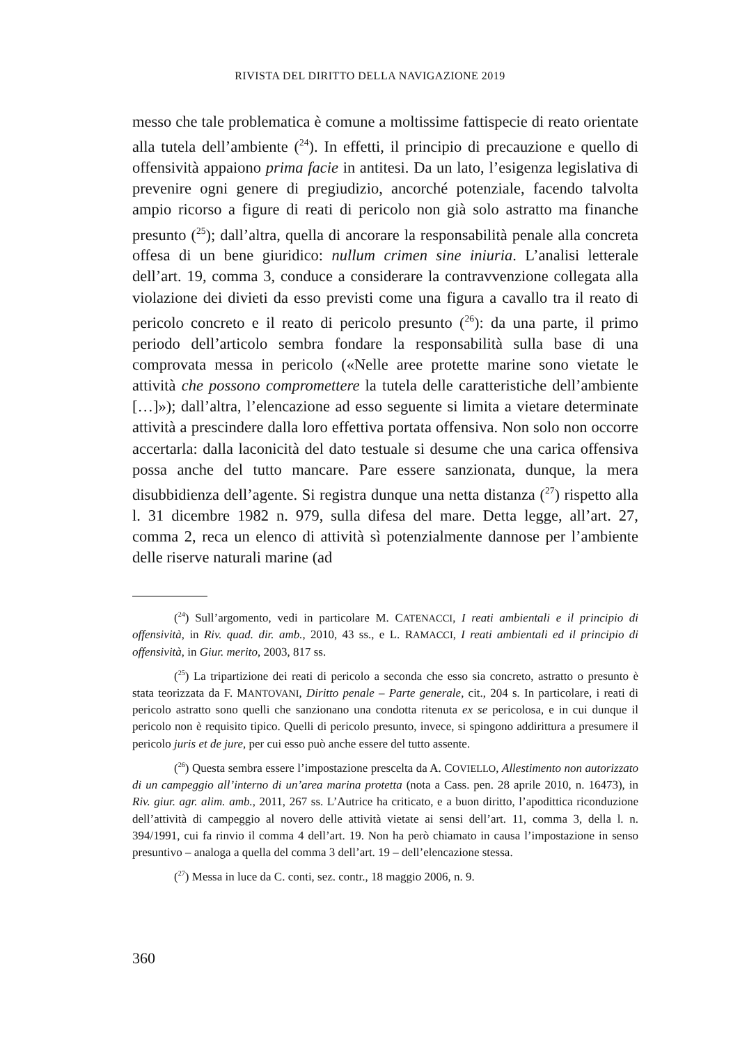RIVISTA DEL DIRITTO DELLA NAVIGAZIONE 2019
messo che tale problematica è comune a moltissime fattispecie di reato orientate alla tutela dell’ambiente (<sup>24</sup>). In effetti, il principio di precauzione e quello di offensività appaiono prima facie in antitesi. Da un lato, l’esigenza legislativa di prevenire ogni genere di pregiudizio, ancorché potenziale, facendo talvolta ampio ricorso a figure di reati di pericolo non già solo astratto ma finanche presunto (<sup>25</sup>); dall’altra, quella di ancorare la responsabilità penale alla concreta offesa di un bene giuridico: nullum crimen sine iniuria. L’analisi letterale dell’art. 19, comma 3, conduce a considerare la contravvenzione collegata alla violazione dei divieti da esso previsti come una figura a cavallo tra il reato di pericolo concreto e il reato di pericolo presunto (<sup>26</sup>): da una parte, il primo periodo dell’articolo sembra fondare la responsabilità sulla base di una comprovata messa in pericolo («Nelle aree protette marine sono vietate le attività che possono compromettere la tutela delle caratteristiche dell’ambiente […]»); dall’altra, l’elencazione ad esso seguente si limita a vietare determinate attività a prescindere dalla loro effettiva portata offensiva. Non solo non occorre accertarla: dalla laconicità del dato testuale si desume che una carica offensiva possa anche del tutto mancare. Pare essere sanzionata, dunque, la mera disubbidienza dell’agente. Si registra dunque una netta distanza (<sup>27</sup>) rispetto alla l. 31 dicembre 1982 n. 979, sulla difesa del mare. Detta legge, all’art. 27, comma 2, reca un elenco di attività sì potenzialmente dannose per l’ambiente delle riserve naturali marine (ad
(<sup>24</sup>) Sull’argomento, vedi in particolare M. CATENACCI, I reati ambientali e il principio di offensività, in Riv. quad. dir. amb., 2010, 43 ss., e L. RAMACCI, I reati ambientali ed il principio di offensività, in Giur. merito, 2003, 817 ss.
(<sup>25</sup>) La tripartizione dei reati di pericolo a seconda che esso sia concreto, astratto o presunto è stata teorizzata da F. MANTOVANI, Diritto penale – Parte generale, cit., 204 s. In particolare, i reati di pericolo astratto sono quelli che sanzionano una condotta ritenuta ex se pericolosa, e in cui dunque il pericolo non è requisito tipico. Quelli di pericolo presunto, invece, si spingono addirittura a presumere il pericolo juris et de jure, per cui esso può anche essere del tutto assente.
(<sup>26</sup>) Questa sembra essere l’impostazione prescelta da A. COVIELLO, Allestimento non autorizzato di un campeggio all’interno di un’area marina protetta (nota a Cass. pen. 28 aprile 2010, n. 16473), in Riv. giur. agr. alim. amb., 2011, 267 ss. L’Autrice ha criticato, e a buon diritto, l’apodittica riconduzione dell’attività di campeggio al novero delle attività vietate ai sensi dell’art. 11, comma 3, della l. n. 394/1991, cui fa rinvio il comma 4 dell’art. 19. Non ha però chiamato in causa l’impostazione in senso presuntivo – analoga a quella del comma 3 dell’art. 19 – dell’elencazione stessa.
(<sup>27</sup>) Messa in luce da C. conti, sez. contr., 18 maggio 2006, n. 9.
360